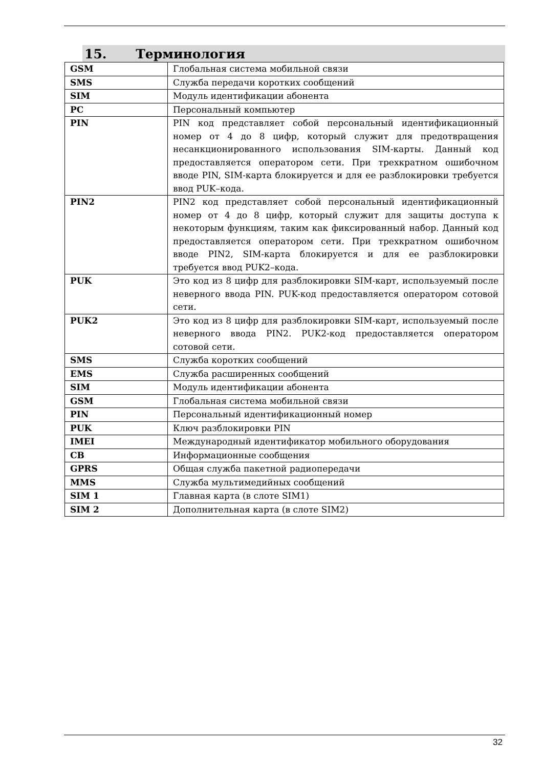15. Терминология
| GSM | Глобальная система мобильной связи |
| SMS | Служба передачи коротких сообщений |
| SIM | Модуль идентификации абонента |
| PC | Персональный компьютер |
| PIN | PIN код представляет собой персональный идентификационный номер от 4 до 8 цифр, который служит для предотвращения несанкционированного использования SIM-карты. Данный код предоставляется оператором сети. При трехкратном ошибочном вводе PIN, SIM-карта блокируется и для ее разблокировки требуется ввод PUK–кода. |
| PIN2 | PIN2 код представляет собой персональный идентификационный номер от 4 до 8 цифр, который служит для защиты доступа к некоторым функциям, таким как фиксированный набор. Данный код предоставляется оператором сети. При трехкратном ошибочном вводе PIN2, SIM-карта блокируется и для ее разблокировки требуется ввод PUK2–кода. |
| PUK | Это код из 8 цифр для разблокировки SIM-карт, используемый после неверного ввода PIN. PUK-код предоставляется оператором сотовой сети. |
| PUK2 | Это код из 8 цифр для разблокировки SIM-карт, используемый после неверного ввода PIN2. PUK2-код предоставляется оператором сотовой сети. |
| SMS | Служба коротких сообщений |
| EMS | Служба расширенных сообщений |
| SIM | Модуль идентификации абонента |
| GSM | Глобальная система мобильной связи |
| PIN | Персональный идентификационный номер |
| PUK | Ключ разблокировки PIN |
| IMEI | Международный идентификатор мобильного оборудования |
| CB | Информационные сообщения |
| GPRS | Общая служба пакетной радиопередачи |
| MMS | Служба мультимедийных сообщений |
| SIM 1 | Главная карта (в слоте SIM1) |
| SIM 2 | Дополнительная карта (в слоте SIM2) |
32